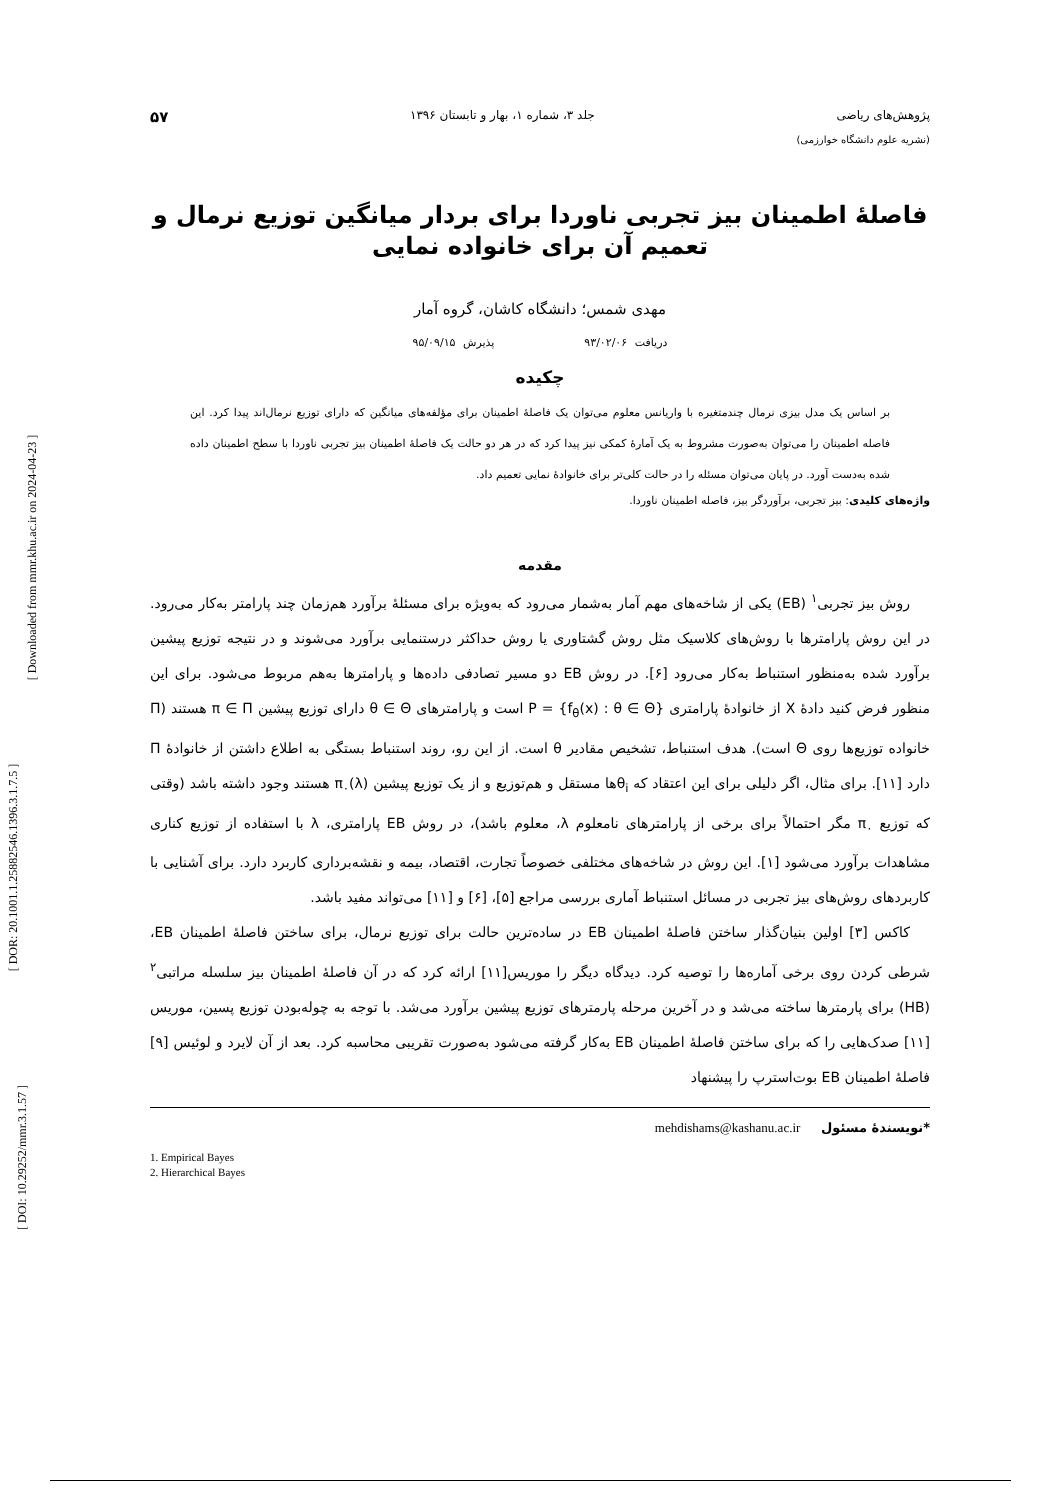[ Downloaded from mmr.khu.ac.ir on 2024-04-23 ]
[ DOR: 20.1001.1.25882546.1396.3.1.7.5 ]
[ DOI: 10.29252/mmr.3.1.57 ]
پژوهش‌های ریاضی جلد ۳، شماره ۱، بهار و تابستان ۱۳۹۶ ۵۷
(نشریه علوم دانشگاه خوارزمی)
فاصلهٔ اطمینان بیز تجربی ناوردا برای بردار میانگین توزیع نرمال و تعمیم آن برای خانواده نمایی
مهدی شمس؛ دانشگاه کاشان، گروه آمار
دریافت ۹۳/۰۲/۰۶ پذیرش ۹۵/۰۹/۱۵
چکیده
بر اساس یک مدل بیزی نرمال چندمتغیره با واریانس معلوم می‌توان یک فاصلهٔ اطمینان برای مؤلفه‌های میانگین که دارای توزیع نرمال‌اند پیدا کرد. این فاصله اطمینان را می‌توان به‌صورت مشروط به یک آمارهٔ کمکی نیز پیدا کرد که در هر دو حالت یک فاصلهٔ اطمینان بیز تجربی ناوردا با سطح اطمینان داده شده به‌دست آورد. در پایان می‌توان مسئله را در حالت کلی‌تر برای خانوادهٔ نمایی تعمیم داد.
واژه‌های کلیدی: بیز تجربی، برآوردگر بیز، فاصله اطمینان ناوردا.
مقدمه
روش بیز تجربی<sup>۱</sup> (EB) یکی از شاخه‌های مهم آمار به‌شمار می‌رود که به‌ویژه برای مسئلهٔ برآورد هم‌زمان چند پارامتر به‌کار می‌رود. در این روش پارامترها با روش‌های کلاسیک مثل روش گشتاوری یا روش حداکثر درستنمایی برآورد می‌شوند و در نتیجه توزیع پیشین برآورد شده به‌منظور استنباط به‌کار می‌رود [۶]. در روش EB دو مسیر تصادفی داده‌ها و پارامترها به‌هم مربوط می‌شود. برای این منظور فرض کنید دادهٔ X از خانوادهٔ پارامتری P = {f<sub>θ</sub>(x) : θ ∈ Θ} است و پارامترهای θ ∈ Θ دارای توزیع پیشین π ∈ Π هستند (Π خانواده توزیع‌ها روی Θ است). هدف استنباط، تشخیص مقادیر θ است. از این رو، روند استنباط بستگی به اطلاع داشتن از خانوادهٔ Π دارد [۱۱]. برای مثال، اگر دلیلی برای این اعتقاد که θ<sub>i</sub>ها مستقل و هم‌توزیع و از یک توزیع پیشین π<sub>۰</sub>(λ) هستند وجود داشته باشد (وقتی که توزیع π<sub>۰</sub> مگر احتمالاً برای برخی از پارامترهای نامعلوم λ، معلوم باشد)، در روش EB پارامتری، λ با استفاده از توزیع کناری مشاهدات برآورد می‌شود [۱]. این روش در شاخه‌های مختلفی خصوصاً تجارت، اقتصاد، بیمه و نقشه‌برداری کاربرد دارد. برای آشنایی با کاربردهای روش‌های بیز تجربی در مسائل استنباط آماری بررسی مراجع [۵]، [۶] و [۱۱] می‌تواند مفید باشد.
کاکس [۳] اولین بنیان‌گذار ساختن فاصلهٔ اطمینان EB در ساده‌ترین حالت برای توزیع نرمال، برای ساختن فاصلهٔ اطمینان EB، شرطی کردن روی برخی آماره‌ها را توصیه کرد. دیدگاه دیگر را موریس[۱۱] ارائه کرد که در آن فاصلهٔ اطمینان بیز سلسله مراتبی<sup>۲</sup> (HB) برای پارمترها ساخته می‌شد و در آخرین مرحله پارمترهای توزیع پیشین برآورد می‌شد. با توجه به چوله‌بودن توزیع پسین، موریس [۱۱] صدک‌هایی را که برای ساختن فاصلهٔ اطمینان EB به‌کار گرفته می‌شود به‌صورت تقریبی محاسبه کرد. بعد از آن لایرد و لوئیس [۹] فاصلهٔ اطمینان EB بوت‌استرپ را پیشنهاد
*نویسندهٔ مسئول mehdishams@kashanu.ac.ir
1. Empirical Bayes
2. Hierarchical Bayes